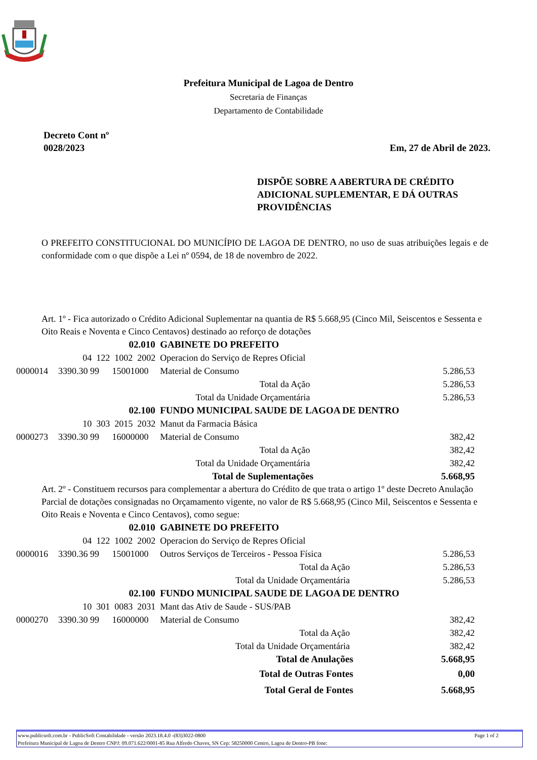Prefeitura Municipal de Lagoa de Dentro
Secretaria de Finanças
Departamento de Contabilidade
Decreto Cont nº
0028/2023
Em, 27 de Abril de 2023.
DISPÕE SOBRE A ABERTURA DE CRÉDITO ADICIONAL SUPLEMENTAR, E DÁ OUTRAS PROVIDÊNCIAS
O PREFEITO CONSTITUCIONAL DO MUNICÍPIO DE LAGOA DE DENTRO, no uso de suas atribuições legais e de conformidade com o que dispõe a Lei nº 0594, de 18 de novembro de 2022.
Art. 1º - Fica autorizado o Crédito Adicional Suplementar na quantia de R$ 5.668,95 (Cinco Mil, Seiscentos e Sessenta e Oito Reais e Noventa e Cinco Centavos) destinado ao reforço de dotações
| | 02.010 | | GABINETE DO PREFEITO | |
| 04 122 1002 2002 | | | Operacion do Serviço de Repres Oficial | |
| 0000014 | 3390.30 99 | 15001000 | Material de Consumo | 5.286,53 |
| Total da Ação | | | | 5.286,53 |
| Total da Unidade Orçamentária | | | | 5.286,53 |
| | 02.100 | | FUNDO MUNICIPAL SAUDE DE LAGOA DE DENTRO | |
| 10 303 2015 2032 | | | Manut da Farmacia Básica | |
| 0000273 | 3390.30 99 | 16000000 | Material de Consumo | 382,42 |
| Total da Ação | | | | 382,42 |
| Total da Unidade Orçamentária | | | | 382,42 |
| Total de Suplementações | | | | 5.668,95 |
Art. 2º - Constituem recursos para complementar a abertura do Crédito de que trata o artigo 1º deste Decreto Anulação Parcial de dotações consignadas no Orçamamento vigente, no valor de R$ 5.668,95 (Cinco Mil, Seiscentos e Sessenta e Oito Reais e Noventa e Cinco Centavos), como segue:
| | 02.010 | | GABINETE DO PREFEITO | |
| 04 122 1002 2002 | | | Operacion do Serviço de Repres Oficial | |
| 0000016 | 3390.36 99 | 15001000 | Outros Serviços de Terceiros - Pessoa Física | 5.286,53 |
| Total da Ação | | | | 5.286,53 |
| Total da Unidade Orçamentária | | | | 5.286,53 |
| | 02.100 | | FUNDO MUNICIPAL SAUDE DE LAGOA DE DENTRO | |
| 10 301 0083 2031 | | | Mant das Ativ de Saude - SUS/PAB | |
| 0000270 | 3390.30 99 | 16000000 | Material de Consumo | 382,42 |
| Total da Ação | | | | 382,42 |
| Total da Unidade Orçamentária | | | | 382,42 |
| Total de Anulações | | | | 5.668,95 |
| Total de Outras Fontes | | | | 0,00 |
| Total Geral de Fontes | | | | 5.668,95 |
Page 1 of 2 www.publicsoft.com.br - PublicSoft Contabilidade - versão 2023.18.4.0 -(83)3022-0800
Prefeitura Municipal de Lagoa de Dentro CNPJ: 09.071.622/0001-85 Rua Alfredo Chaves, SN Cep: 58250000 Centro, Lagoa de Dentro-PB fone: